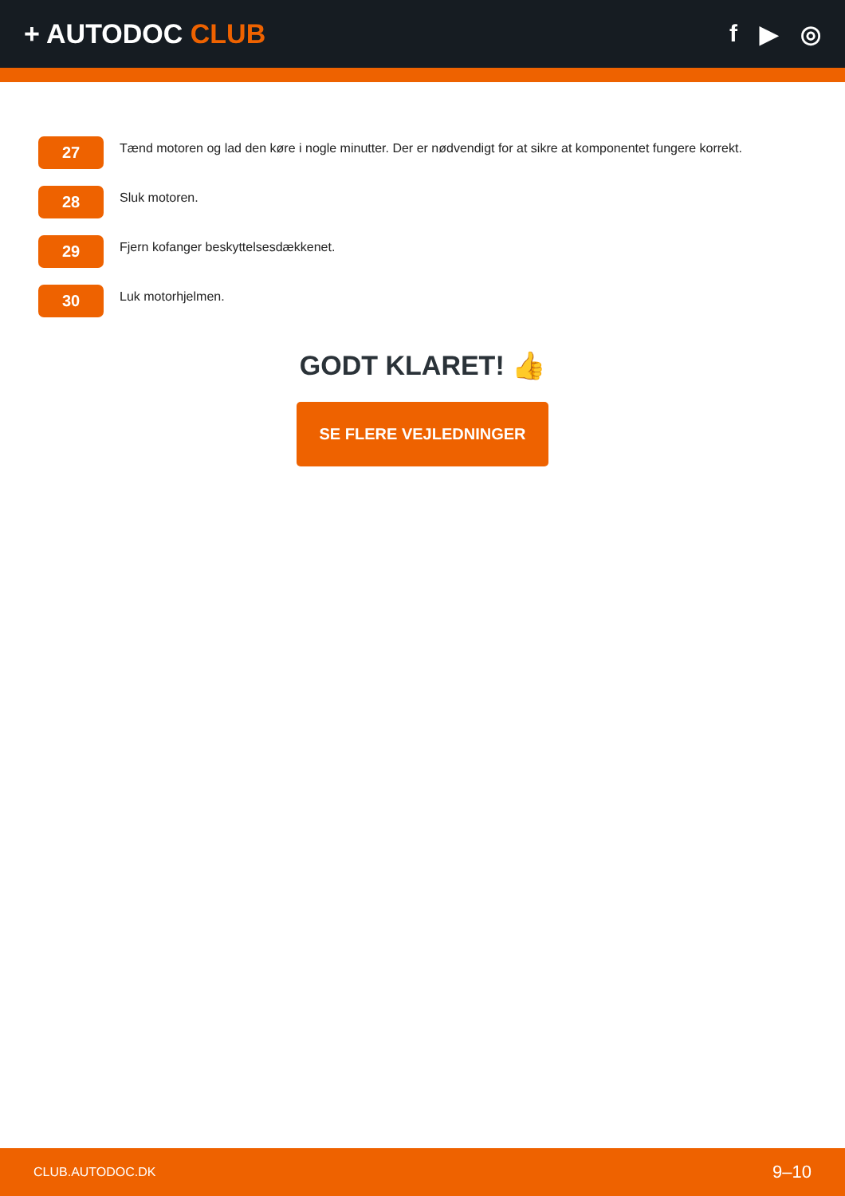+ AUTODOC CLUB f ▶ ◎
27
Tænd motoren og lad den køre i nogle minutter. Der er nødvendigt for at sikre at komponentet fungere korrekt.
28
Sluk motoren.
29
Fjern kofanger beskyttelsesdækkenet.
30
Luk motorhjelmen.
GODT KLARET! 👍
SE FLERE VEJLEDNINGER
CLUB.AUTODOC.DK 9–10